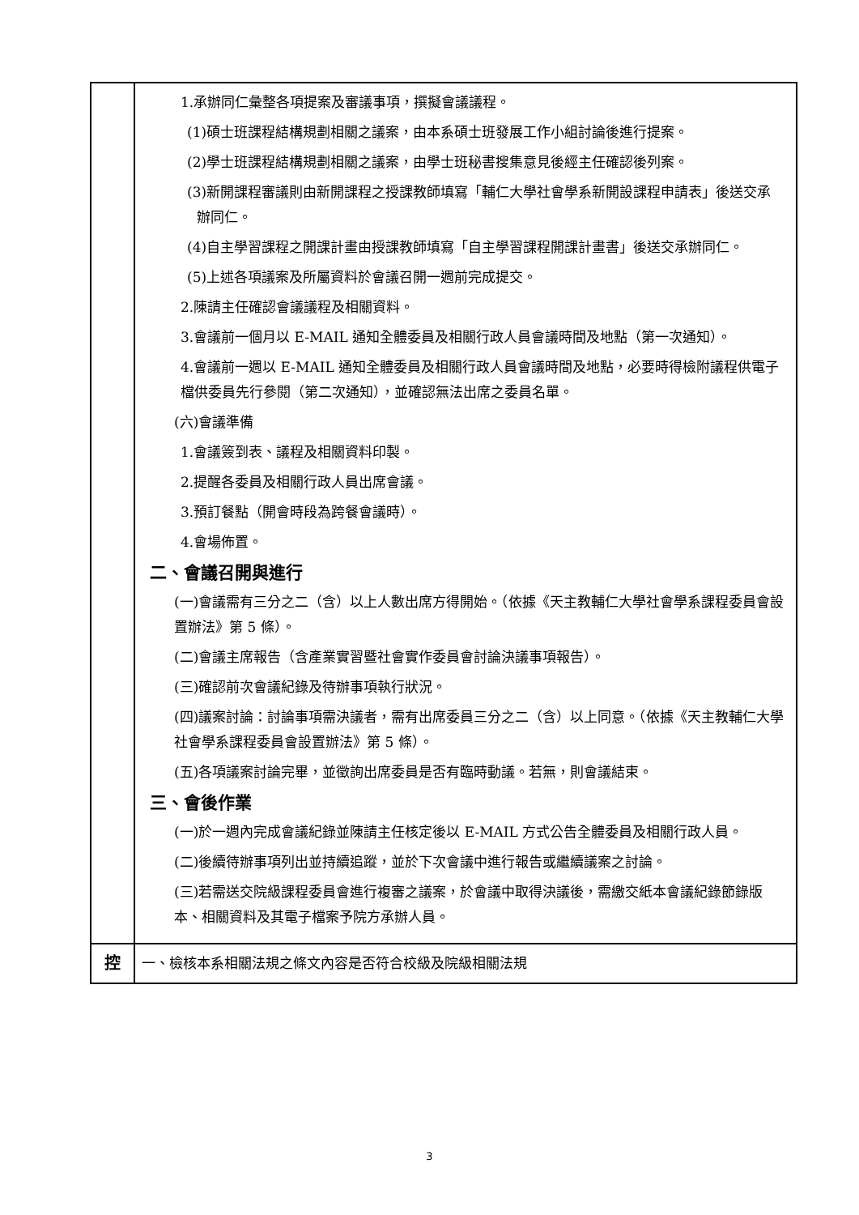| | 1.承辦同仁彙整各項提案及審議事項，撰擬會議議程。 (1)碩士班課程結構規劃相關之議案，由本系碩士班發展工作小組討論後進行提案。 (2)學士班課程結構規劃相關之議案，由學士班秘書搜集意見後經主任確認後列案。 (3)新開課程審議則由新開課程之授課教師填寫「輔仁大學社會學系新開設課程申請表」後送交承辦同仁。 (4)自主學習課程之開課計畫由授課教師填寫「自主學習課程開課計畫書」後送交承辦同仁。 (5)上述各項議案及所屬資料於會議召開一週前完成提交。 2.陳請主任確認會議議程及相關資料。 3.會議前一個月以 E-MAIL 通知全體委員及相關行政人員會議時間及地點（第一次通知）。 4.會議前一週以 E-MAIL 通知全體委員及相關行政人員會議時間及地點，必要時得檢附議程供電子檔供委員先行參閱（第二次通知），並確認無法出席之委員名單。 (六)會議準備 1.會議簽到表、議程及相關資料印製。 2.提醒各委員及相關行政人員出席會議。 3.預訂餐點（開會時段為跨餐會議時）。 4.會場佈置。 二、會議召開與進行 (一)會議需有三分之二（含）以上人數出席方得開始。（依據《天主教輔仁大學社會學系課程委員會設置辦法》第 5 條）。 (二)會議主席報告（含產業實習暨社會實作委員會討論決議事項報告）。 (三)確認前次會議紀錄及待辦事項執行狀況。 (四)議案討論：討論事項需決議者，需有出席委員三分之二（含）以上同意。（依據《天主教輔仁大學社會學系課程委員會設置辦法》第 5 條）。 (五)各項議案討論完畢，並徵詢出席委員是否有臨時動議。若無，則會議結束。 三、會後作業 (一)於一週內完成會議紀錄並陳請主任核定後以 E-MAIL 方式公告全體委員及相關行政人員。 (二)後續待辦事項列出並持續追蹤，並於下次會議中進行報告或繼續議案之討論。 (三)若需送交院級課程委員會進行複審之議案，於會議中取得決議後，需繳交紙本會議紀錄節錄版本、相關資料及其電子檔案予院方承辦人員。 |
| 控 | 一、檢核本系相關法規之條文內容是否符合校級及院級相關法規 |
3